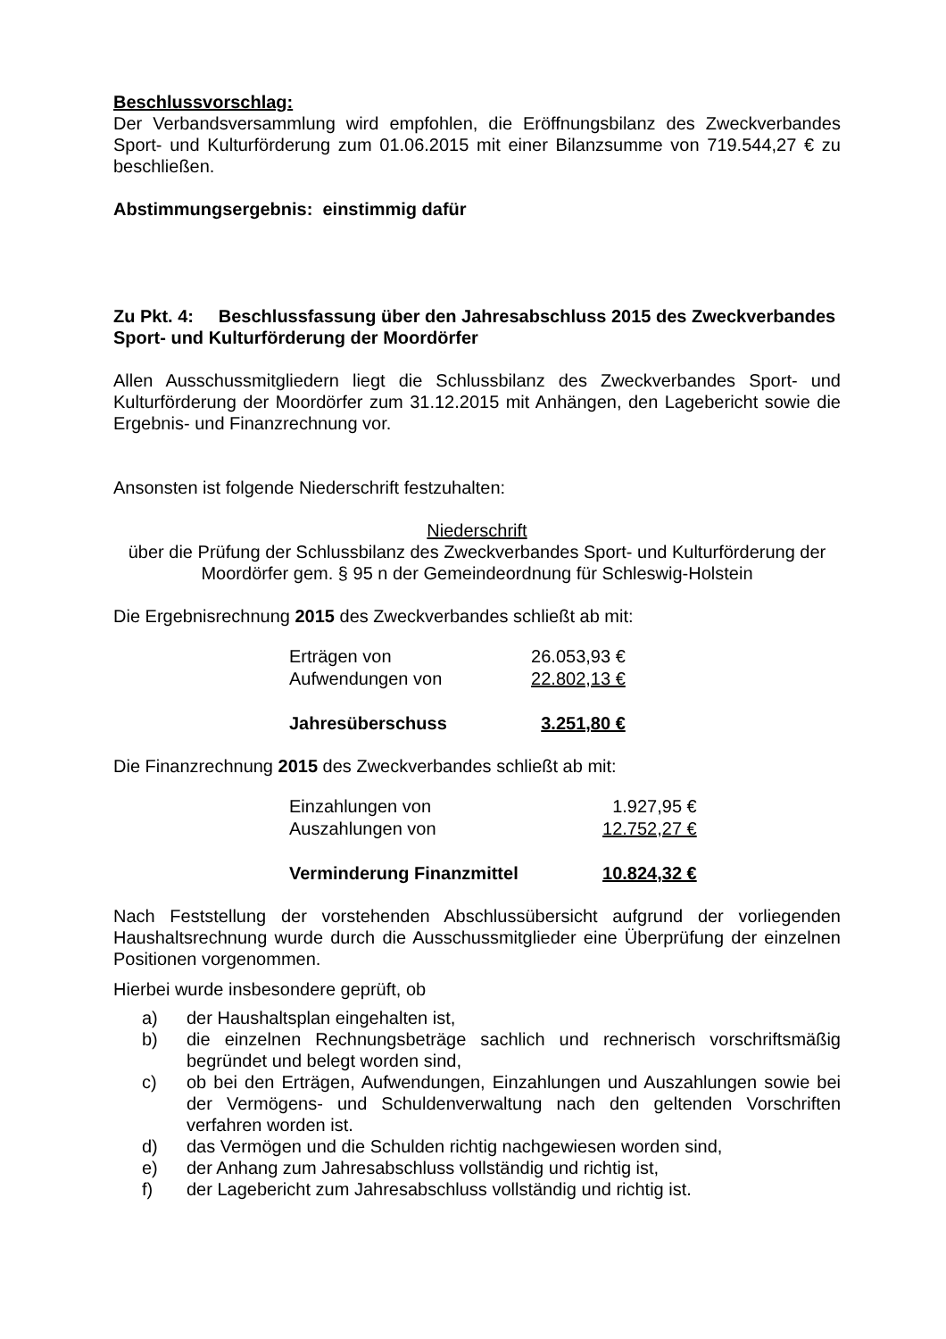Beschlussvorschlag:
Der Verbandsversammlung wird empfohlen, die Eröffnungsbilanz des Zweckver­bandes Sport- und Kulturförderung zum 01.06.2015 mit einer Bilanzsumme von 719.544,27 € zu beschließen.
Abstimmungsergebnis: einstimmig dafür
Zu Pkt. 4: Beschlussfassung über den Jahresabschluss 2015 des Zweckverbandes Sport- und Kulturförderung der Moordörfer
Allen Ausschussmitgliedern liegt die Schlussbilanz des Zweckverbandes Sport- und Kulturförderung der Moordörfer zum 31.12.2015 mit Anhängen, den Lagebericht sowie die Ergebnis- und Finanzrechnung vor.
Ansonsten ist folgende Niederschrift festzuhalten:
Niederschrift
über die Prüfung der Schlussbilanz des Zweckverbandes Sport- und Kulturförderung der Moordörfer gem. § 95 n der Gemeindeordnung für Schleswig-Holstein
Die Ergebnisrechnung 2015 des Zweckverbandes schließt ab mit:
| Erträgen von | 26.053,93 € |
| Aufwendungen von | 22.802,13 € |
| Jahresüberschuss | 3.251,80 € |
Die Finanzrechnung 2015 des Zweckverbandes schließt ab mit:
| Einzahlungen von | 1.927,95 € |
| Auszahlungen von | 12.752,27 € |
| Verminderung Finanzmittel | 10.824,32 € |
Nach Feststellung der vorstehenden Abschlussübersicht aufgrund der vorliegenden Haushaltsrechnung wurde durch die Ausschussmitglieder eine Überprüfung der einzelnen Positionen vorgenommen.
Hierbei wurde insbesondere geprüft, ob
a) der Haushaltsplan eingehalten ist,
b) die einzelnen Rechnungsbeträge sachlich und rechnerisch vorschriftsmäßig begründet und belegt worden sind,
c) ob bei den Erträgen, Aufwendungen, Einzahlungen und Auszahlungen sowie bei der Vermögens- und Schuldenverwaltung nach den geltenden Vorschriften verfahren worden ist.
d) das Vermögen und die Schulden richtig nachgewiesen worden sind,
e) der Anhang zum Jahresabschluss vollständig und richtig ist,
f) der Lagebericht zum Jahresabschluss vollständig und richtig ist.